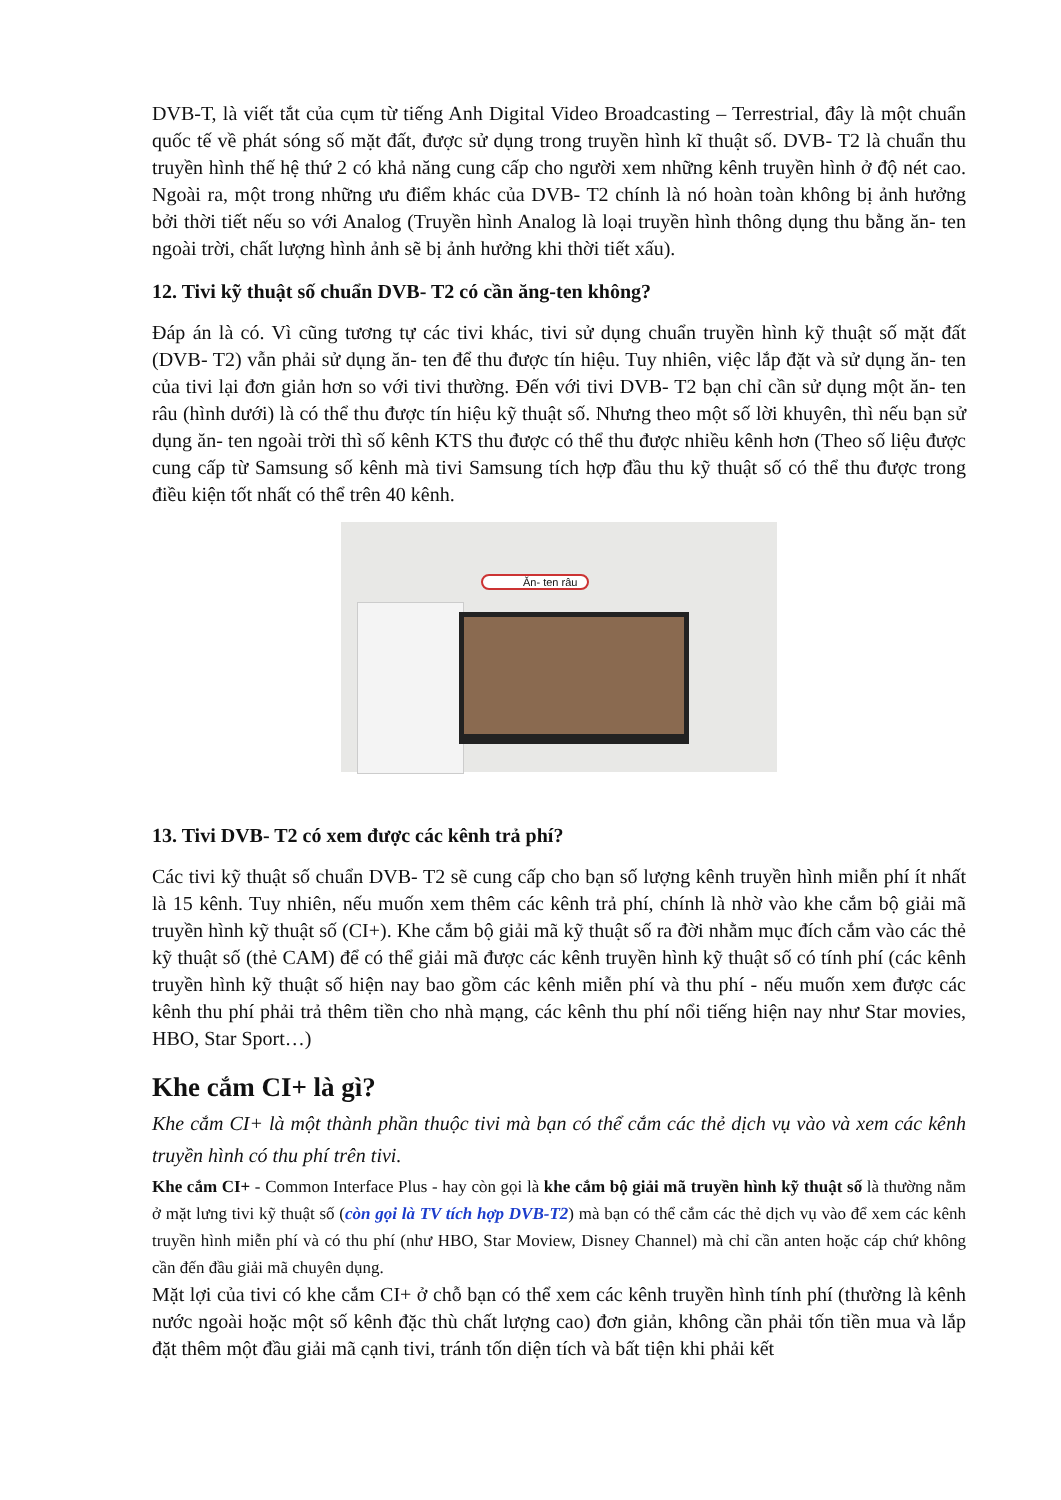DVB-T, là viết tắt của cụm từ tiếng Anh Digital Video Broadcasting – Terrestrial, đây là một chuẩn quốc tế về phát sóng số mặt đất, được sử dụng trong truyền hình kĩ thuật số. DVB- T2 là chuẩn thu truyền hình thế hệ thứ 2 có khả năng cung cấp cho người xem những kênh truyền hình ở độ nét cao. Ngoài ra, một trong những ưu điểm khác của DVB- T2 chính là nó hoàn toàn không bị ảnh hưởng bởi thời tiết nếu so với Analog (Truyền hình Analog là loại truyền hình thông dụng thu bằng ăn- ten ngoài trời, chất lượng hình ảnh sẽ bị ảnh hưởng khi thời tiết xấu).
12. Tivi kỹ thuật số chuẩn DVB- T2 có cần ăng-ten không?
Đáp án là có. Vì cũng tương tự các tivi khác, tivi sử dụng chuẩn truyền hình kỹ thuật số mặt đất (DVB- T2) vẫn phải sử dụng ăn- ten để thu được tín hiệu. Tuy nhiên, việc lắp đặt và sử dụng ăn- ten của tivi lại đơn giản hơn so với tivi thường. Đến với tivi DVB- T2 bạn chỉ cần sử dụng một ăn- ten râu (hình dưới) là có thể thu được tín hiệu kỹ thuật số. Nhưng theo một số lời khuyên, thì nếu bạn sử dụng ăn- ten ngoài trời thì số kênh KTS thu được có thể thu được nhiều kênh hơn (Theo số liệu được cung cấp từ Samsung số kênh mà tivi Samsung tích hợp đầu thu kỹ thuật số có thể thu được trong điều kiện tốt nhất có thể trên 40 kênh.
Ăn- ten râu
13. Tivi DVB- T2 có xem được các kênh trả phí?
Các tivi kỹ thuật số chuẩn DVB- T2 sẽ cung cấp cho bạn số lượng kênh truyền hình miễn phí ít nhất là 15 kênh. Tuy nhiên, nếu muốn xem thêm các kênh trả phí, chính là nhờ vào khe cắm bộ giải mã truyền hình kỹ thuật số (CI+). Khe cắm bộ giải mã kỹ thuật số ra đời nhằm mục đích cắm vào các thẻ kỹ thuật số (thẻ CAM) để có thể giải mã được các kênh truyền hình kỹ thuật số có tính phí (các kênh truyền hình kỹ thuật số hiện nay bao gồm các kênh miễn phí và thu phí - nếu muốn xem được các kênh thu phí phải trả thêm tiền cho nhà mạng, các kênh thu phí nổi tiếng hiện nay như Star movies, HBO, Star Sport…)
Khe cắm CI+ là gì?
Khe cắm CI+ là một thành phần thuộc tivi mà bạn có thể cắm các thẻ dịch vụ vào và xem các kênh truyền hình có thu phí trên tivi.
Khe cắm CI+ - Common Interface Plus - hay còn gọi là khe cắm bộ giải mã truyền hình kỹ thuật số là thường nằm ở mặt lưng tivi kỹ thuật số (còn gọi là TV tích hợp DVB-T2) mà bạn có thể cắm các thẻ dịch vụ vào để xem các kênh truyền hình miễn phí và có thu phí (như HBO, Star Moview, Disney Channel) mà chỉ cần anten hoặc cáp chứ không cần đến đầu giải mã chuyên dụng.
Mặt lợi của tivi có khe cắm CI+ ở chỗ bạn có thể xem các kênh truyền hình tính phí (thường là kênh nước ngoài hoặc một số kênh đặc thù chất lượng cao) đơn giản, không cần phải tốn tiền mua và lắp đặt thêm một đầu giải mã cạnh tivi, tránh tốn diện tích và bất tiện khi phải kết